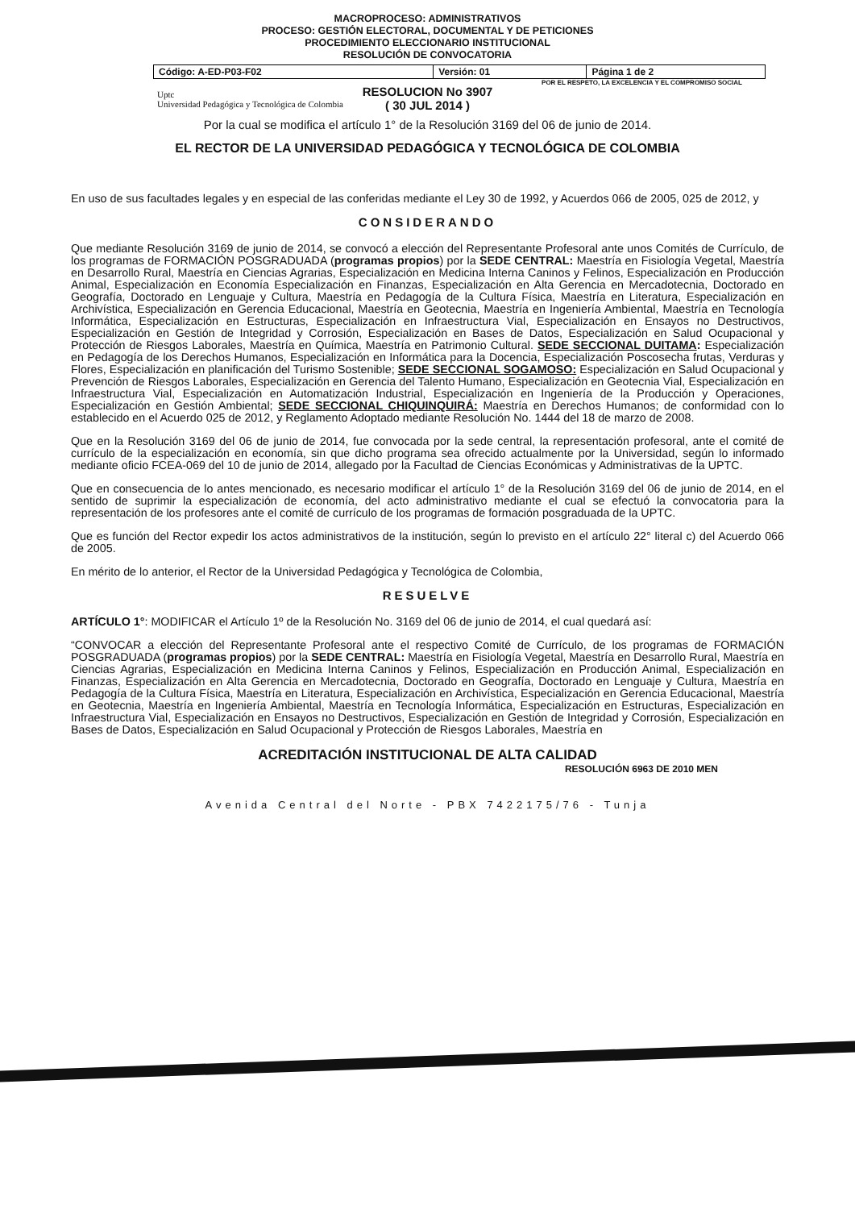MACROPROCESO: ADMINISTRATIVOS
PROCESO: GESTIÓN ELECTORAL, DOCUMENTAL Y DE PETICIONES
PROCEDIMIENTO ELECCIONARIO INSTITUCIONAL
RESOLUCIÓN DE CONVOCATORIA
| Código: A-ED-P03-F02 | Versión: 01 | Página 1 de 2 |
POR EL RESPETO, LA EXCELENCIA Y EL COMPROMISO SOCIAL
Uptc
Universidad Pedagógica y Tecnológica de Colombia
RESOLUCION No 3907
( 30 JUL 2014 )
Por la cual se modifica el artículo 1° de la Resolución 3169 del 06 de junio de 2014.
EL RECTOR DE LA UNIVERSIDAD PEDAGÓGICA Y TECNOLÓGICA DE COLOMBIA
En uso de sus facultades legales y en especial de las conferidas mediante el Ley 30 de 1992, y Acuerdos 066 de 2005, 025 de 2012, y
CONSIDERANDO
Que mediante Resolución 3169 de junio de 2014, se convocó a elección del Representante Profesoral ante unos Comités de Currículo, de los programas de FORMACIÓN POSGRADUADA (programas propios) por la SEDE CENTRAL: Maestría en Fisiología Vegetal, Maestría en Desarrollo Rural, Maestría en Ciencias Agrarias, Especialización en Medicina Interna Caninos y Felinos, Especialización en Producción Animal, Especialización en Economía Especialización en Finanzas, Especialización en Alta Gerencia en Mercadotecnia, Doctorado en Geografía, Doctorado en Lenguaje y Cultura, Maestría en Pedagogía de la Cultura Física, Maestría en Literatura, Especialización en Archivística, Especialización en Gerencia Educacional, Maestría en Geotecnia, Maestría en Ingeniería Ambiental, Maestría en Tecnología Informática, Especialización en Estructuras, Especialización en Infraestructura Vial, Especialización en Ensayos no Destructivos, Especialización en Gestión de Integridad y Corrosión, Especialización en Bases de Datos, Especialización en Salud Ocupacional y Protección de Riesgos Laborales, Maestría en Química, Maestría en Patrimonio Cultural. SEDE SECCIONAL DUITAMA: Especialización en Pedagogía de los Derechos Humanos, Especialización en Informática para la Docencia, Especialización Poscosecha frutas, Verduras y Flores, Especialización en planificación del Turismo Sostenible; SEDE SECCIONAL SOGAMOSO: Especialización en Salud Ocupacional y Prevención de Riesgos Laborales, Especialización en Gerencia del Talento Humano, Especialización en Geotecnia Vial, Especialización en Infraestructura Vial, Especialización en Automatización Industrial, Especialización en Ingeniería de la Producción y Operaciones, Especialización en Gestión Ambiental; SEDE SECCIONAL CHIQUINQUIRÁ: Maestría en Derechos Humanos; de conformidad con lo establecido en el Acuerdo 025 de 2012, y Reglamento Adoptado mediante Resolución No. 1444 del 18 de marzo de 2008.
Que en la Resolución 3169 del 06 de junio de 2014, fue convocada por la sede central, la representación profesoral, ante el comité de currículo de la especialización en economía, sin que dicho programa sea ofrecido actualmente por la Universidad, según lo informado mediante oficio FCEA-069 del 10 de junio de 2014, allegado por la Facultad de Ciencias Económicas y Administrativas de la UPTC.
Que en consecuencia de lo antes mencionado, es necesario modificar el artículo 1° de la Resolución 3169 del 06 de junio de 2014, en el sentido de suprimir la especialización de economía, del acto administrativo mediante el cual se efectuó la convocatoria para la representación de los profesores ante el comité de currículo de los programas de formación posgraduada de la UPTC.
Que es función del Rector expedir los actos administrativos de la institución, según lo previsto en el artículo 22° literal c) del Acuerdo 066 de 2005.
En mérito de lo anterior, el Rector de la Universidad Pedagógica y Tecnológica de Colombia,
RESUELVE
ARTÍCULO 1°: MODIFICAR el Artículo 1º de la Resolución No. 3169 del 06 de junio de 2014, el cual quedará así:
“CONVOCAR a elección del Representante Profesoral ante el respectivo Comité de Currículo, de los programas de FORMACIÓN POSGRADUADA (programas propios) por la SEDE CENTRAL: Maestría en Fisiología Vegetal, Maestría en Desarrollo Rural, Maestría en Ciencias Agrarias, Especialización en Medicina Interna Caninos y Felinos, Especialización en Producción Animal, Especialización en Finanzas, Especialización en Alta Gerencia en Mercadotecnia, Doctorado en Geografía, Doctorado en Lenguaje y Cultura, Maestría en Pedagogía de la Cultura Física, Maestría en Literatura, Especialización en Archivística, Especialización en Gerencia Educacional, Maestría en Geotecnia, Maestría en Ingeniería Ambiental, Maestría en Tecnología Informática, Especialización en Estructuras, Especialización en Infraestructura Vial, Especialización en Ensayos no Destructivos, Especialización en Gestión de Integridad y Corrosión, Especialización en Bases de Datos, Especialización en Salud Ocupacional y Protección de Riesgos Laborales, Maestría en
ACREDITACIÓN INSTITUCIONAL DE ALTA CALIDAD
RESOLUCIÓN 6963 DE 2010 MEN
Avenida Central del Norte - PBX 7422175/76 - Tunja